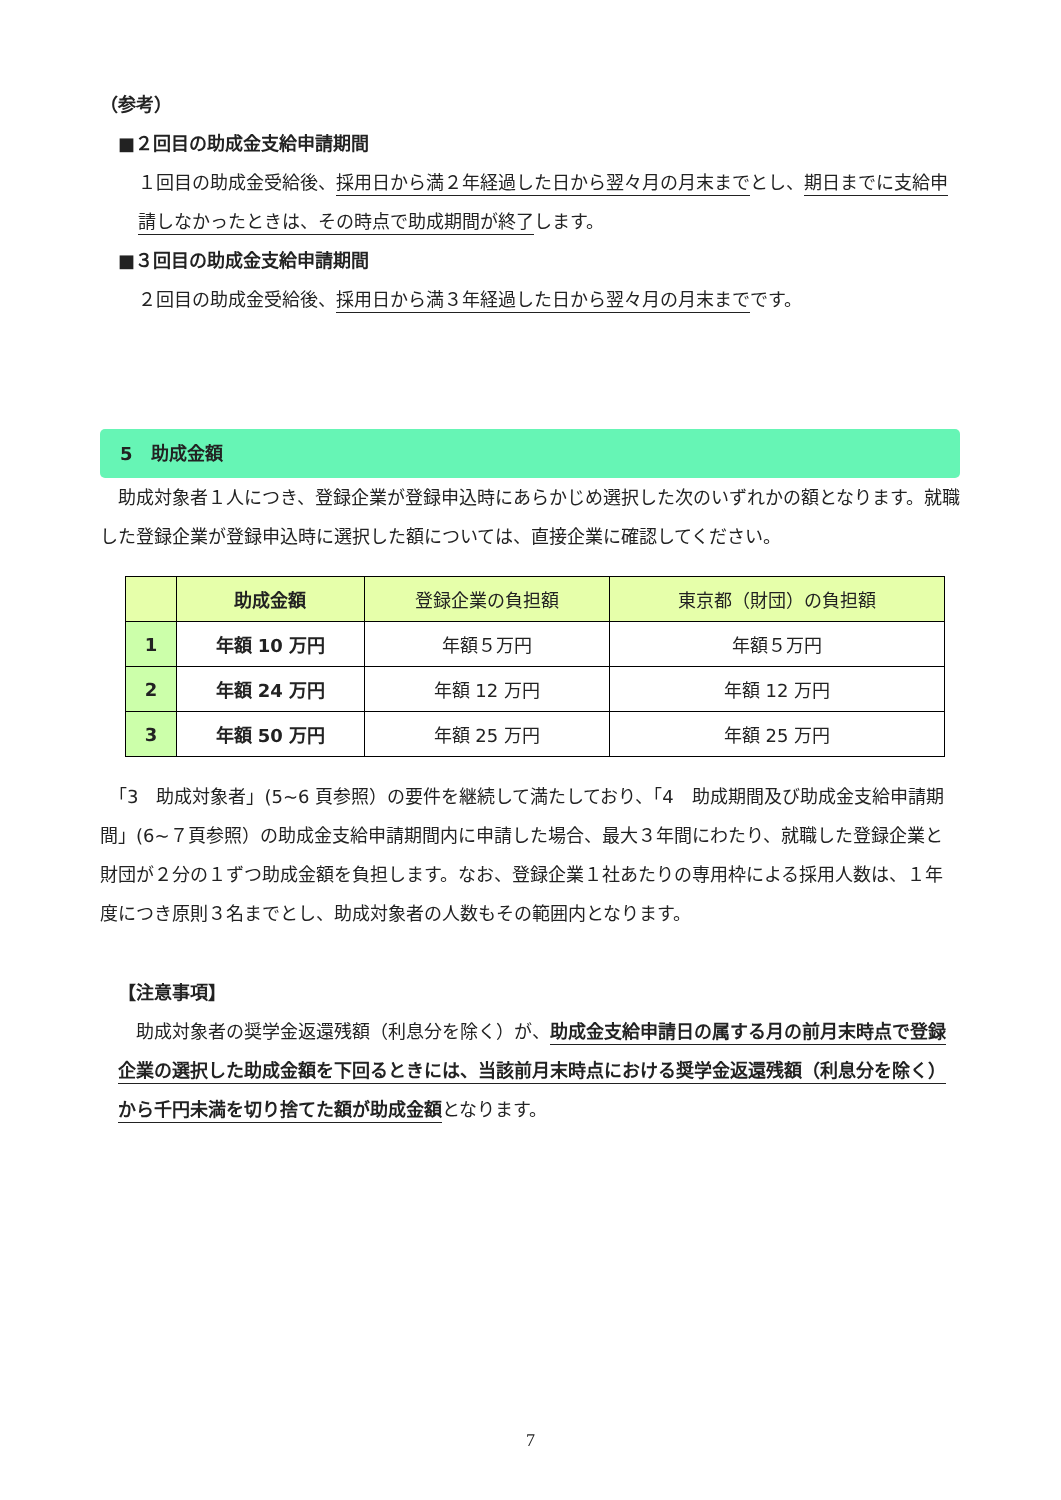（参考）
■２回目の助成金支給申請期間
１回目の助成金受給後、採用日から満２年経過した日から翌々月の月末までとし、期日までに支給申請しなかったときは、その時点で助成期間が終了します。
■３回目の助成金支給申請期間
２回目の助成金受給後、採用日から満３年経過した日から翌々月の月末までです。
5　助成金額
　助成対象者１人につき、登録企業が登録申込時にあらかじめ選択した次のいずれかの額となります。就職した登録企業が登録申込時に選択した額については、直接企業に確認してください。
| | 助成金額 | 登録企業の負担額 | 東京都（財団）の負担額 |
| --- | --- | --- | --- |
| 1 | 年額 10 万円 | 年額５万円 | 年額５万円 |
| 2 | 年額 24 万円 | 年額 12 万円 | 年額 12 万円 |
| 3 | 年額 50 万円 | 年額 25 万円 | 年額 25 万円 |
　「3　助成対象者」(5~6 頁参照）の要件を継続して満たしており、「4　助成期間及び助成金支給申請期間」(6~７頁参照）の助成金支給申請期間内に申請した場合、最大３年間にわたり、就職した登録企業と財団が２分の１ずつ助成金額を負担します。なお、登録企業１社あたりの専用枠による採用人数は、１年度につき原則３名までとし、助成対象者の人数もその範囲内となります。
【注意事項】
　助成対象者の奨学金返還残額（利息分を除く）が、助成金支給申請日の属する月の前月末時点で登録企業の選択した助成金額を下回るときには、当該前月末時点における奨学金返還残額（利息分を除く）から千円未満を切り捨てた額が助成金額となります。
7